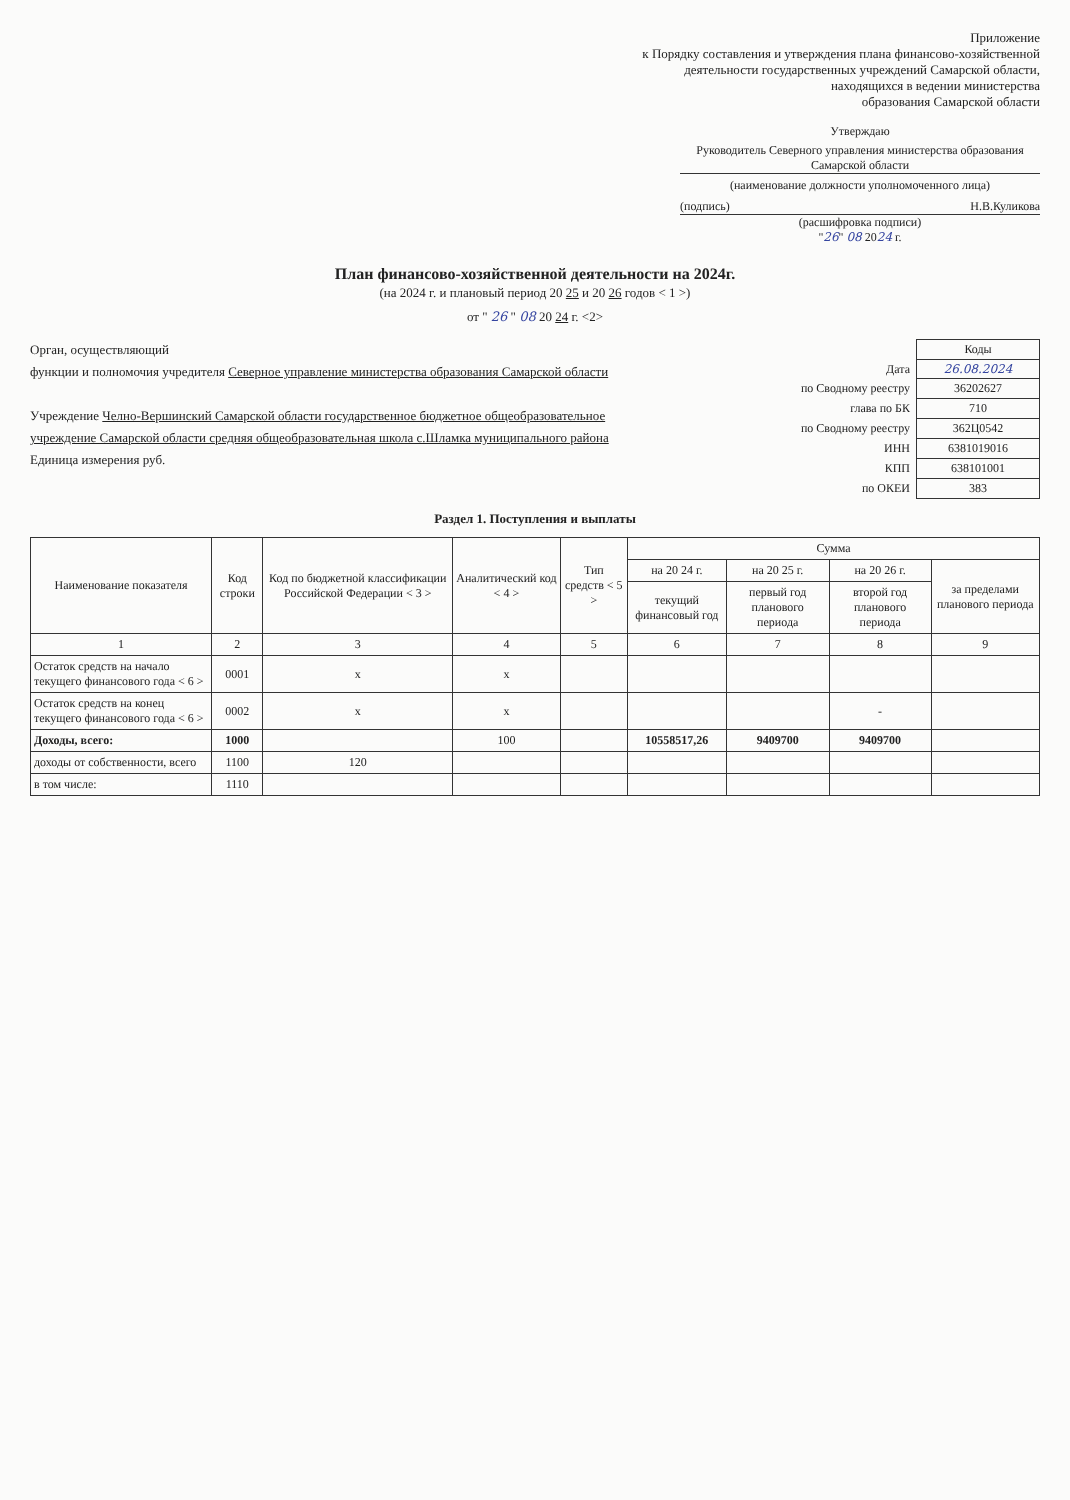Приложение
к Порядку составления и утверждения плана финансово-хозяйственной
деятельности государственных учреждений Самарской области,
находящихся в ведении министерства
образования Самарской области
Утверждаю
Руководитель Северного управления министерства образования Самарской области
(наименование должности уполномоченного лица)
(подпись) Н.В.Куликова
(расшифровка подписи)
"26" 08 2024 г.
План финансово-хозяйственной деятельности на 2024г.
(на 2024 г. и плановый период 20 25 и 20 26 годов < 1 >)
от " 26 " 08 20 24 г. <2>
Орган, осуществляющий
функции и полномочия учредителя Северное управление министерства образования Самарской области
Учреждение Челно-Вершинский Самарской области государственное бюджетное общеобразовательное учреждение Самарской области средняя общеобразовательная школа с.Шламка муниципального района
Единица измерения руб.
| | Коды |
| Дата | 26.08.2024 |
| по Сводному реестру | 36202627 |
| глава по БК | 710 |
| по Сводному реестру | 362Ц0542 |
| ИНН | 6381019016 |
| КПП | 638101001 |
| по ОКЕИ | 383 |
Раздел 1. Поступления и выплаты
| Наименование показателя | Код строки | Код по бюджетной классификации Российской Федерации < 3 > | Аналитический код < 4 > | Тип средств < 5 > | Сумма | | | |
| --- | --- | --- | --- | --- | --- | --- | --- | --- |
| | | | | | на 20 24 г. | на 20 25 г. | на 20 26 г. | за пределами планового периода |
| | | | | | текущий финансовый год | первый год планового периода | второй год планового периода | |
| 1 | 2 | 3 | 4 | 5 | 6 | 7 | 8 | 9 |
| Остаток средств на начало текущего финансового года < 6 > | 0001 | х | х | | | | | |
| Остаток средств на конец текущего финансового года < 6 > | 0002 | х | х | | | | - | |
| Доходы, всего: | 1000 | | 100 | | 10558517,26 | 9409700 | 9409700 | |
| доходы от собственности, всего | 1100 | 120 | | | | | | |
| в том числе: | 1110 | | | | | | | |